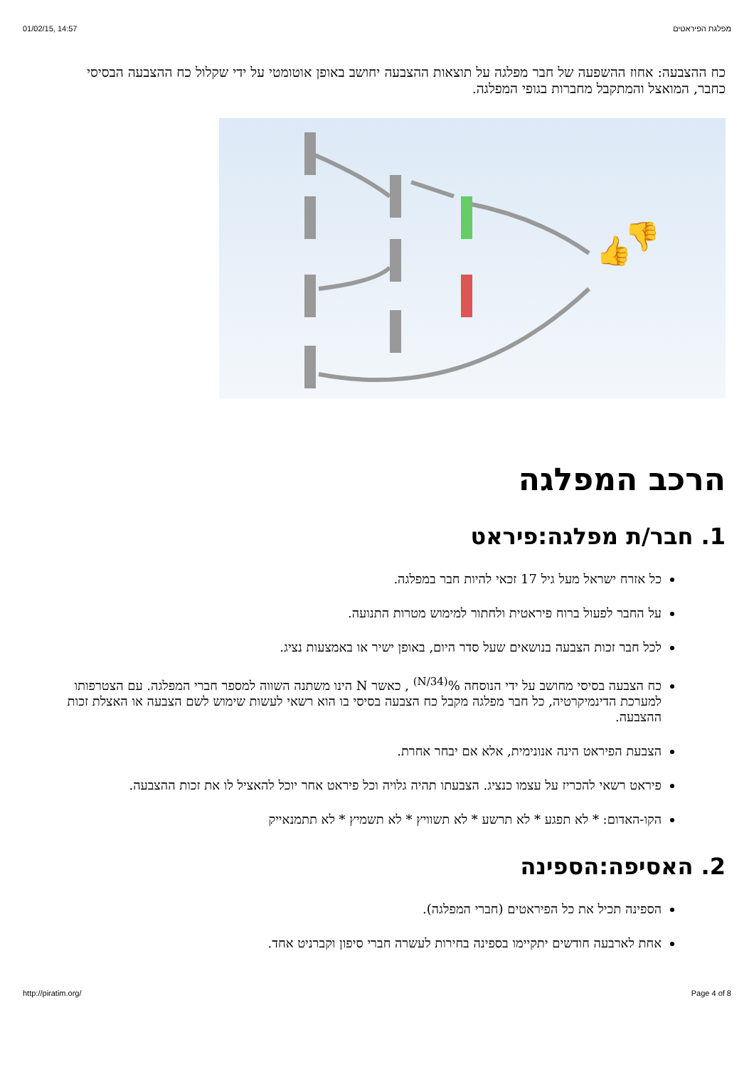01/02/15, 14:57 מפלגת הפיראטים
כח ההצבעה: אחוז ההשפעה של חבר מפלגה על תוצאות ההצבעה יחושב באופן אוטומטי על ידי שקלול כח ההצבעה הבסיסי כחבר, המואצל והמתקבל מחברות בגופי המפלגה.
👍
👎
הרכב המפלגה
1. חבר/ת מפלגה:פיראט
כל אזרח ישראל מעל גיל 17 זכאי להיות חבר במפלגה.
על החבר לפעול ברוח פיראטית ולחתור למימוש מטרות התנועה.
לכל חבר זכות הצבעה בנושאים שעל סדר היום, באופן ישיר או באמצעות נציג.
כח הצבעה בסיסי מחושב על ידי הנוסחה %<sup>(34/N)</sup> , כאשר N הינו משתנה השווה למספר חברי המפלגה. עם הצטרפותו למערכת הדינמיקרטיה, כל חבר מפלגה מקבל כח הצבעה בסיסי בו הוא רשאי לעשות שימוש לשם הצבעה או האצלת זכות ההצבעה.
הצבעת הפיראט הינה אנונימית, אלא אם יבחר אחרת.
פיראט רשאי להכריז על עצמו כנציג. הצבעתו תהיה גלויה וכל פיראט אחר יוכל להאציל לו את זכות ההצבעה.
הקו-האדום: * לא תפגע * לא תרשע * לא תשוויץ * לא תשמיץ * לא תתמנאייק
2. האסיפה:הספינה
הספינה תכיל את כל הפיראטים (חברי המפלגה).
אחת לארבעה חודשים יתקיימו בספינה בחירות לעשרה חברי סיפון וקברניט אחד.
http://piratim.org/ Page 4 of 8